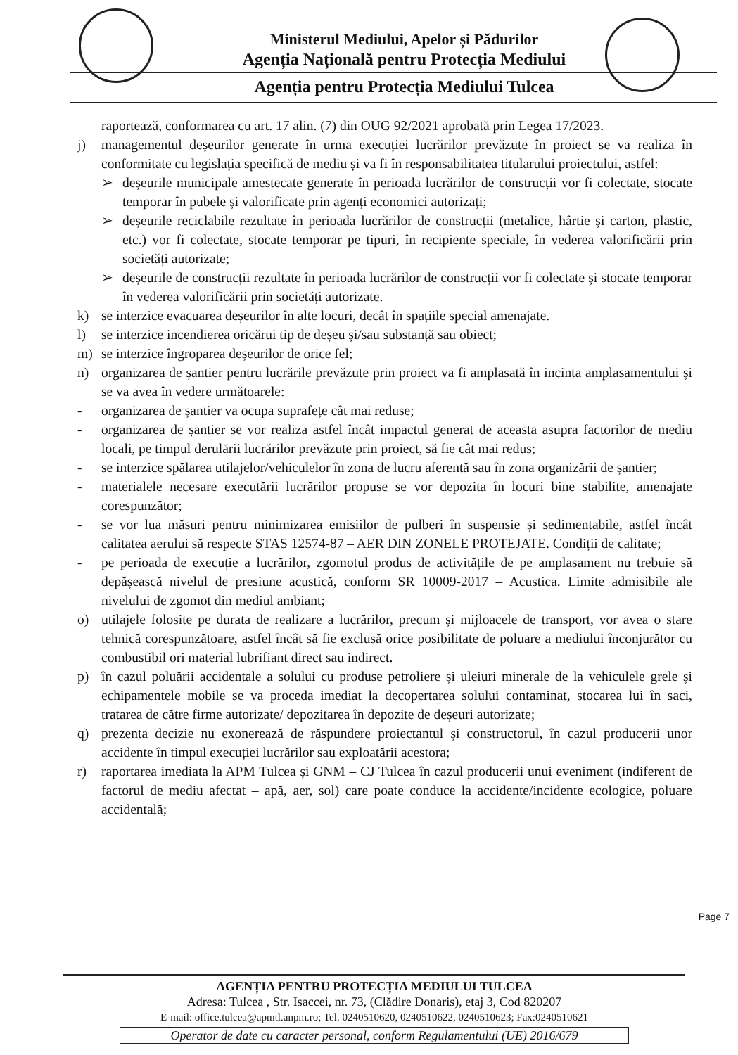Ministerul Mediului, Apelor și Pădurilor
Agenția Națională pentru Protecția Mediului
Agenția pentru Protecția Mediului Tulcea
raportează, conformarea cu art. 17 alin. (7) din OUG 92/2021 aprobată prin Legea 17/2023.
j) managementul deșeurilor generate în urma execuției lucrărilor prevăzute în proiect se va realiza în conformitate cu legislația specifică de mediu și va fi în responsabilitatea titularului proiectului, astfel:
➢ deșeurile municipale amestecate generate în perioada lucrărilor de construcții vor fi colectate, stocate temporar în pubele și valorificate prin agenți economici autorizați;
➢ deșeurile reciclabile rezultate în perioada lucrărilor de construcții (metalice, hârtie și carton, plastic, etc.) vor fi colectate, stocate temporar pe tipuri, în recipiente speciale, în vederea valorificării prin societăți autorizate;
➢ deșeurile de construcții rezultate în perioada lucrărilor de construcții vor fi colectate și stocate temporar în vederea valorificării prin societăți autorizate.
k) se interzice evacuarea deșeurilor în alte locuri, decât în spațiile special amenajate.
l) se interzice incendierea oricărui tip de deșeu și/sau substanță sau obiect;
m) se interzice îngroparea deșeurilor de orice fel;
n) organizarea de șantier pentru lucrările prevăzute prin proiect va fi amplasată în incinta amplasamentului și se va avea în vedere următoarele:
- organizarea de șantier va ocupa suprafețe cât mai reduse;
- organizarea de șantier se vor realiza astfel încât impactul generat de aceasta asupra factorilor de mediu locali, pe timpul derulării lucrărilor prevăzute prin proiect, să fie cât mai redus;
- se interzice spălarea utilajelor/vehiculelor în zona de lucru aferentă sau în zona organizării de șantier;
- materialele necesare executării lucrărilor propuse se vor depozita în locuri bine stabilite, amenajate corespunzător;
- se vor lua măsuri pentru minimizarea emisiilor de pulberi în suspensie și sedimentabile, astfel încât calitatea aerului să respecte STAS 12574-87 – AER DIN ZONELE PROTEJATE. Condiții de calitate;
- pe perioada de execuție a lucrărilor, zgomotul produs de activitățile de pe amplasament nu trebuie să depășească nivelul de presiune acustică, conform SR 10009-2017 – Acustica. Limite admisibile ale nivelului de zgomot din mediul ambiant;
o) utilajele folosite pe durata de realizare a lucrărilor, precum și mijloacele de transport, vor avea o stare tehnică corespunzătoare, astfel încât să fie exclusă orice posibilitate de poluare a mediului înconjurător cu combustibil ori material lubrifiant direct sau indirect.
p) în cazul poluării accidentale a solului cu produse petroliere și uleiuri minerale de la vehiculele grele și echipamentele mobile se va proceda imediat la decopertarea solului contaminat, stocarea lui în saci, tratarea de către firme autorizate/ depozitarea în depozite de deșeuri autorizate;
q) prezenta decizie nu exonerează de răspundere proiectantul și constructorul, în cazul producerii unor accidente în timpul execuției lucrărilor sau exploatării acestora;
r) raportarea imediata la APM Tulcea și GNM – CJ Tulcea în cazul producerii unui eveniment (indiferent de factorul de mediu afectat – apă, aer, sol) care poate conduce la accidente/incidente ecologice, poluare accidentală;
Page 7
AGENȚIA PENTRU PROTECȚIA MEDIULUI TULCEA
Adresa: Tulcea , Str. Isaccei, nr. 73, (Clădire Donaris), etaj 3, Cod 820207
E-mail: office.tulcea@apmtl.anpm.ro; Tel. 0240510620, 0240510622, 0240510623; Fax:0240510621
Operator de date cu caracter personal, conform Regulamentului (UE) 2016/679